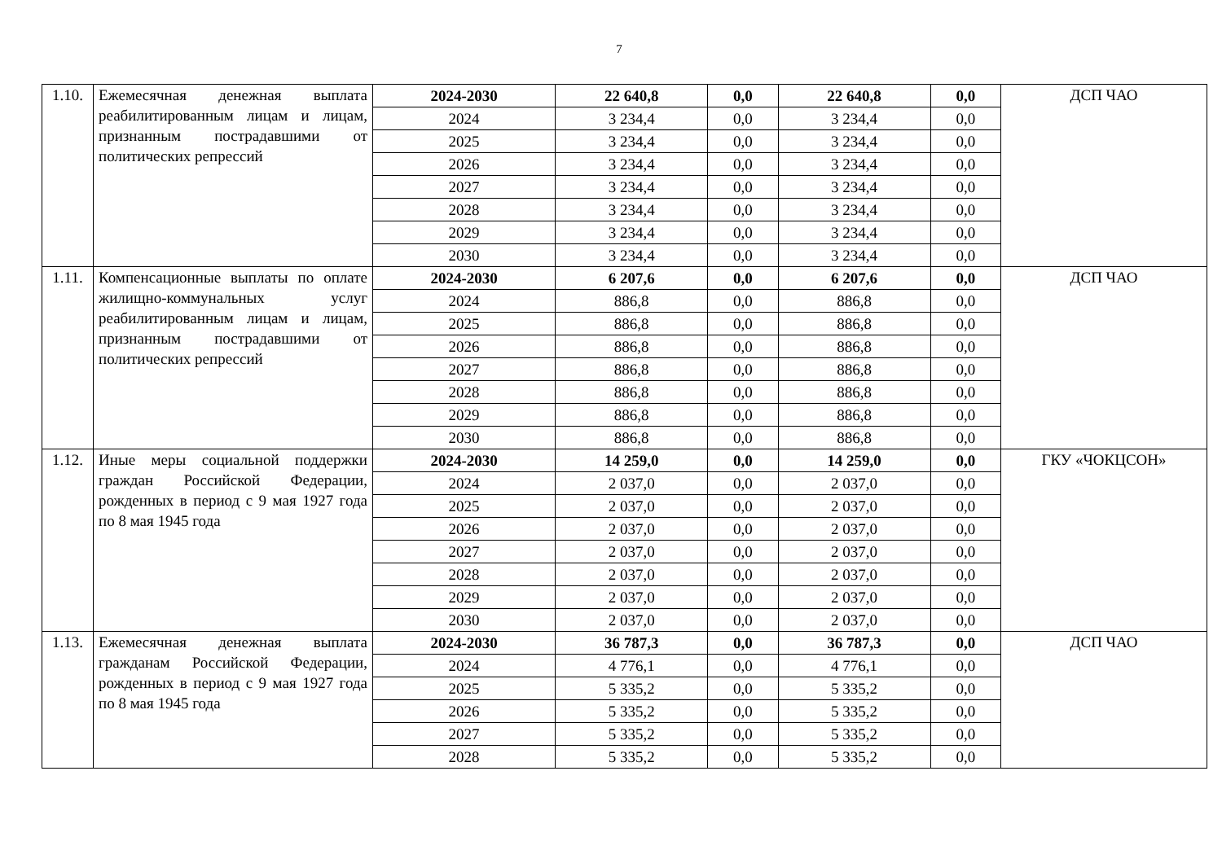7
| 1.10. | Ежемесячная денежная выплата реабилитированным лицам и лицам, признанным пострадавшими от политических репрессий | 2024-2030 | 22 640,8 | 0,0 | 22 640,8 | 0,0 | ДСП ЧАО |
| | | 2024 | 3 234,4 | 0,0 | 3 234,4 | 0,0 | |
| | | 2025 | 3 234,4 | 0,0 | 3 234,4 | 0,0 | |
| | | 2026 | 3 234,4 | 0,0 | 3 234,4 | 0,0 | |
| | | 2027 | 3 234,4 | 0,0 | 3 234,4 | 0,0 | |
| | | 2028 | 3 234,4 | 0,0 | 3 234,4 | 0,0 | |
| | | 2029 | 3 234,4 | 0,0 | 3 234,4 | 0,0 | |
| | | 2030 | 3 234,4 | 0,0 | 3 234,4 | 0,0 | |
| 1.11. | Компенсационные выплаты по оплате жилищно-коммунальных услуг реабилитированным лицам и лицам, признанным пострадавшими от политических репрессий | 2024-2030 | 6 207,6 | 0,0 | 6 207,6 | 0,0 | ДСП ЧАО |
| | | 2024 | 886,8 | 0,0 | 886,8 | 0,0 | |
| | | 2025 | 886,8 | 0,0 | 886,8 | 0,0 | |
| | | 2026 | 886,8 | 0,0 | 886,8 | 0,0 | |
| | | 2027 | 886,8 | 0,0 | 886,8 | 0,0 | |
| | | 2028 | 886,8 | 0,0 | 886,8 | 0,0 | |
| | | 2029 | 886,8 | 0,0 | 886,8 | 0,0 | |
| | | 2030 | 886,8 | 0,0 | 886,8 | 0,0 | |
| 1.12. | Иные меры социальной поддержки граждан Российской Федерации, рожденных в период с 9 мая 1927 года по 8 мая 1945 года | 2024-2030 | 14 259,0 | 0,0 | 14 259,0 | 0,0 | ГКУ «ЧОКЦСОН» |
| | | 2024 | 2 037,0 | 0,0 | 2 037,0 | 0,0 | |
| | | 2025 | 2 037,0 | 0,0 | 2 037,0 | 0,0 | |
| | | 2026 | 2 037,0 | 0,0 | 2 037,0 | 0,0 | |
| | | 2027 | 2 037,0 | 0,0 | 2 037,0 | 0,0 | |
| | | 2028 | 2 037,0 | 0,0 | 2 037,0 | 0,0 | |
| | | 2029 | 2 037,0 | 0,0 | 2 037,0 | 0,0 | |
| | | 2030 | 2 037,0 | 0,0 | 2 037,0 | 0,0 | |
| 1.13. | Ежемесячная денежная выплата гражданам Российской Федерации, рожденных в период с 9 мая 1927 года по 8 мая 1945 года | 2024-2030 | 36 787,3 | 0,0 | 36 787,3 | 0,0 | ДСП ЧАО |
| | | 2024 | 4 776,1 | 0,0 | 4 776,1 | 0,0 | |
| | | 2025 | 5 335,2 | 0,0 | 5 335,2 | 0,0 | |
| | | 2026 | 5 335,2 | 0,0 | 5 335,2 | 0,0 | |
| | | 2027 | 5 335,2 | 0,0 | 5 335,2 | 0,0 | |
| | | 2028 | 5 335,2 | 0,0 | 5 335,2 | 0,0 | |